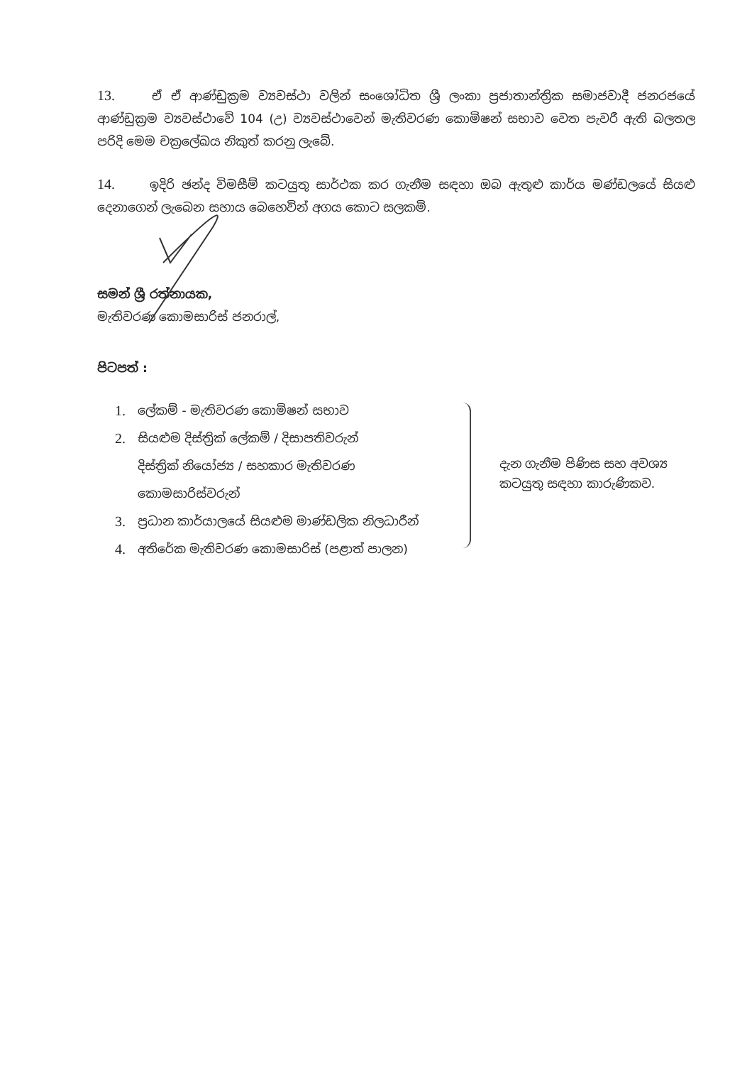13. ඒ ඒ ආණ්ඩුක්‍රම ව්‍යවස්ථා වලින් සංශෝධිත ශ්‍රී ලංකා ප්‍රජාතාන්ත්‍රික සමාජවාදී ජනරජයේ ආණ්ඩුක්‍රම ව්‍යවස්ථාවේ 104 (උ) ව්‍යවස්ථාවෙන් මැතිවරණ කොමිෂන් සභාව වෙත පැවරී ඇති බලතල පරිදි මෙම චක්‍රලේඛය නිකුත් කරනු ලැබේ.
14. ඉදිරි ඡන්ද විමසීම් කටයුතු සාර්ථක කර ගැනීම සඳහා ඔබ ඇතුළු කාර්ය මණ්ඩලයේ සියළු දෙනාගෙන් ලැබෙන සහාය බෙහෙවින් අගය කොට සලකමි.
සමන් ශ්‍රී රත්නායක,
මැතිවරණ කොමසාරිස් ජනරාල්,
පිටපත් :
1. ලේකම් - මැතිවරණ කොමිෂන් සභාව
2. සියළුම දිස්ත්‍රික් ලේකම් / දිසාපතිවරුන්
දිස්ත්‍රික් නියෝජ්‍ය / සහකාර මැතිවරණ
කොමසාරිස්වරුන්
3. ප්‍රධාන කාර්යාලයේ සියළුම මාණ්ඩලික නිලධාරීන්
4. අතිරේක මැතිවරණ කොමසාරිස් (පළාත් පාලන)
දැන ගැනීම පිණිස සහ අවශ්‍ය
කටයුතු සඳහා කාරුණිකව.